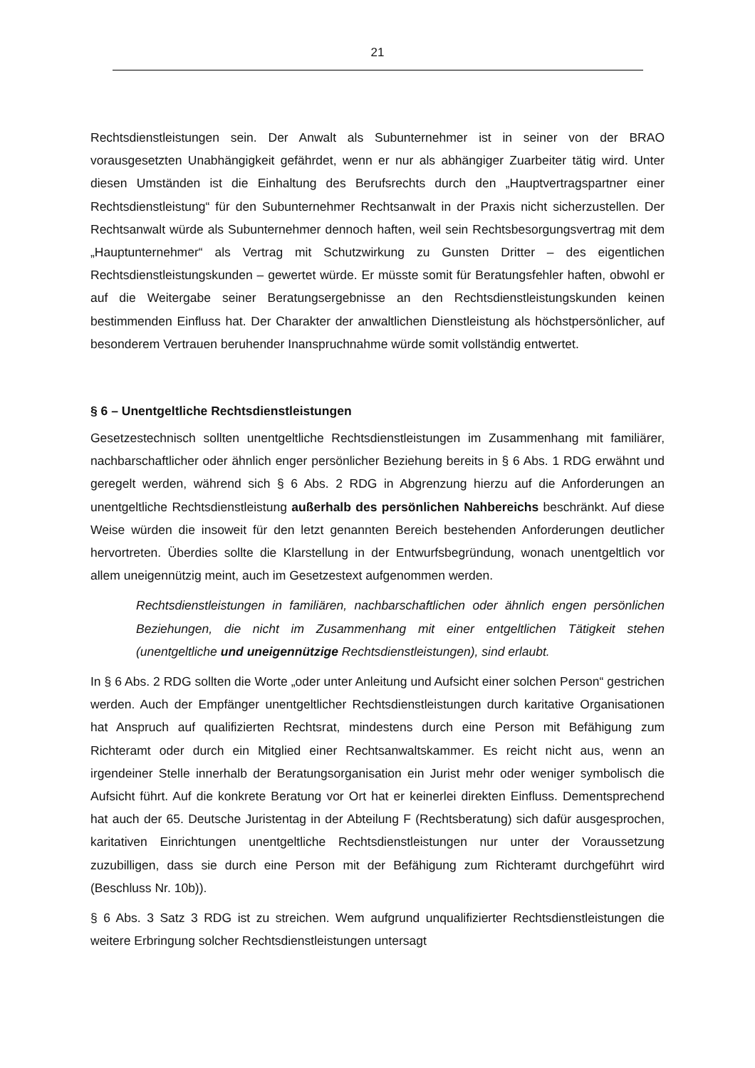21
Rechtsdienstleistungen sein. Der Anwalt als Subunternehmer ist in seiner von der BRAO vorausgesetzten Unabhängigkeit gefährdet, wenn er nur als abhängiger Zuarbeiter tätig wird. Unter diesen Umständen ist die Einhaltung des Berufsrechts durch den „Hauptvertragspartner einer Rechtsdienstleistung“ für den Subunternehmer Rechtsanwalt in der Praxis nicht sicherzustellen. Der Rechtsanwalt würde als Subunternehmer dennoch haften, weil sein Rechtsbesorgungsvertrag mit dem „Hauptunternehmer“ als Vertrag mit Schutzwirkung zu Gunsten Dritter – des eigentlichen Rechtsdienstleistungskunden – gewertet würde. Er müsste somit für Beratungsfehler haften, obwohl er auf die Weitergabe seiner Beratungsergebnisse an den Rechtsdienstleistungskunden keinen bestimmenden Einfluss hat. Der Charakter der anwaltlichen Dienstleistung als höchstpersönlicher, auf besonderem Vertrauen beruhender Inanspruchnahme würde somit vollständig entwertet.
§ 6 – Unentgeltliche Rechtsdienstleistungen
Gesetzestechnisch sollten unentgeltliche Rechtsdienstleistungen im Zusammenhang mit familiärer, nachbarschaftlicher oder ähnlich enger persönlicher Beziehung bereits in § 6 Abs. 1 RDG erwähnt und geregelt werden, während sich § 6 Abs. 2 RDG in Abgrenzung hierzu auf die Anforderungen an unentgeltliche Rechtsdienstleistung außerhalb des persönlichen Nahbereichs beschränkt. Auf diese Weise würden die insoweit für den letzt genannten Bereich bestehenden Anforderungen deutlicher hervortreten. Überdies sollte die Klarstellung in der Entwurfsbegründung, wonach unentgeltlich vor allem uneigennützig meint, auch im Gesetzestext aufgenommen werden.
Rechtsdienstleistungen in familiären, nachbarschaftlichen oder ähnlich engen persönlichen Beziehungen, die nicht im Zusammenhang mit einer entgeltlichen Tätigkeit stehen (unentgeltliche und uneigennützige Rechtsdienstleistungen), sind erlaubt.
In § 6 Abs. 2 RDG sollten die Worte „oder unter Anleitung und Aufsicht einer solchen Person“ gestrichen werden. Auch der Empfänger unentgeltlicher Rechtsdienstleistungen durch karitative Organisationen hat Anspruch auf qualifizierten Rechtsrat, mindestens durch eine Person mit Befähigung zum Richteramt oder durch ein Mitglied einer Rechtsanwaltskammer. Es reicht nicht aus, wenn an irgendeiner Stelle innerhalb der Beratungsorganisation ein Jurist mehr oder weniger symbolisch die Aufsicht führt. Auf die konkrete Beratung vor Ort hat er keinerlei direkten Einfluss. Dementsprechend hat auch der 65. Deutsche Juristentag in der Abteilung F (Rechtsberatung) sich dafür ausgesprochen, karitativen Einrichtungen unentgeltliche Rechtsdienstleistungen nur unter der Voraussetzung zuzubilligen, dass sie durch eine Person mit der Befähigung zum Richteramt durchgeführt wird (Beschluss Nr. 10b)).
§ 6 Abs. 3 Satz 3 RDG ist zu streichen. Wem aufgrund unqualifizierter Rechtsdienstleistungen die weitere Erbringung solcher Rechtsdienstleistungen untersagt